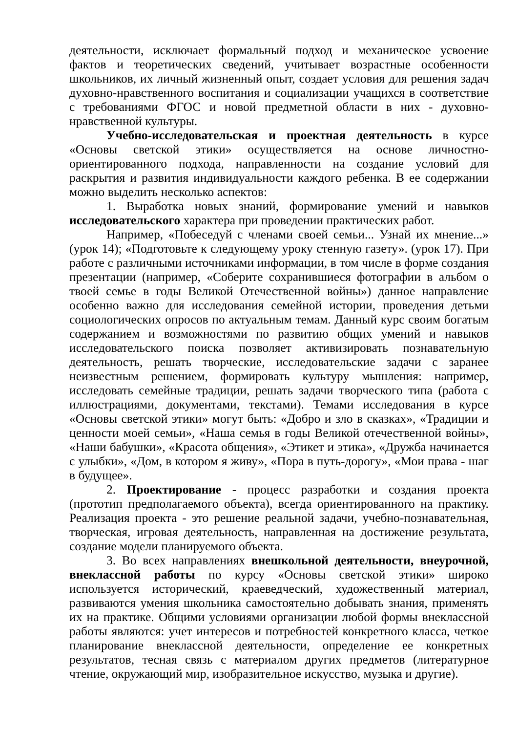деятельности, исключает формальный подход и механическое усвоение фактов и теоретических сведений, учитывает возрастные особенности школьников, их личный жизненный опыт, создает условия для решения задач духовно-нравственного воспитания и социализации учащихся в соответствие с требованиями ФГОС и новой предметной области в них - духовно-нравственной культуры.
Учебно-исследовательская и проектная деятельность в курсе «Основы светской этики» осуществляется на основе личностно-ориентированного подхода, направленности на создание условий для раскрытия и развития индивидуальности каждого ребенка. В ее содержании можно выделить несколько аспектов:
1. Выработка новых знаний, формирование умений и навыков исследовательского характера при проведении практических работ.
Например, «Побеседуй с членами своей семьи... Узнай их мнение...» (урок 14); «Подготовьте к следующему уроку стенную газету». (урок 17). При работе с различными источниками информации, в том числе в форме создания презентации (например, «Соберите сохранившиеся фотографии в альбом о твоей семье в годы Великой Отечественной войны») данное направление особенно важно для исследования семейной истории, проведения детьми социологических опросов по актуальным темам. Данный курс своим богатым содержанием и возможностями по развитию общих умений и навыков исследовательского поиска позволяет активизировать познавательную деятельность, решать творческие, исследовательские задачи с заранее неизвестным решением, формировать культуру мышления: например, исследовать семейные традиции, решать задачи творческого типа (работа с иллюстрациями, документами, текстами). Темами исследования в курсе «Основы светской этики» могут быть: «Добро и зло в сказках», «Традиции и ценности моей семьи», «Наша семья в годы Великой отечественной войны», «Наши бабушки», «Красота общения», «Этикет и этика», «Дружба начинается с улыбки», «Дом, в котором я живу», «Пора в путь-дорогу», «Мои права - шаг в будущее».
2. Проектирование - процесс разработки и создания проекта (прототип предполагаемого объекта), всегда ориентированного на практику. Реализация проекта - это решение реальной задачи, учебно-познавательная, творческая, игровая деятельность, направленная на достижение результата, создание модели планируемого объекта.
3. Во всех направлениях внешкольной деятельности, внеурочной, внеклассной работы по курсу «Основы светской этики» широко используется исторический, краеведческий, художественный материал, развиваются умения школьника самостоятельно добывать знания, применять их на практике. Общими условиями организации любой формы внеклассной работы являются: учет интересов и потребностей конкретного класса, четкое планирование внеклассной деятельности, определение ее конкретных результатов, тесная связь с материалом других предметов (литературное чтение, окружающий мир, изобразительное искусство, музыка и другие).